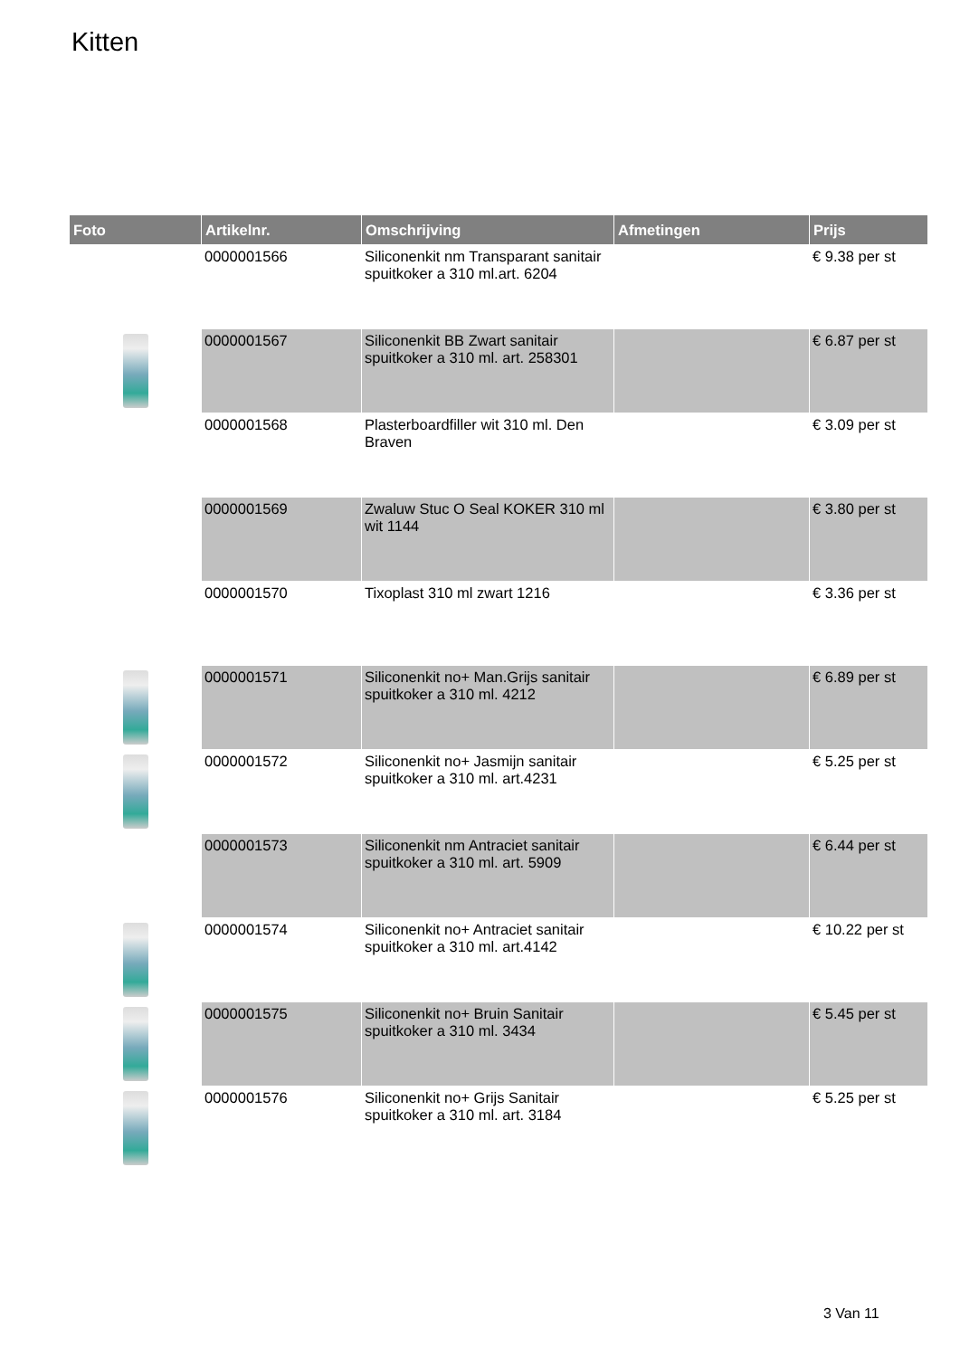Kitten
| Foto | Artikelnr. | Omschrijving | Afmetingen | Prijs |
| --- | --- | --- | --- | --- |
| | 0000001566 | Siliconenkit nm Transparant sanitair spuitkoker a 310 ml.art. 6204 | | € 9.38 per st |
| | 0000001567 | Siliconenkit BB Zwart sanitair spuitkoker a 310 ml. art. 258301 | | € 6.87 per st |
| | 0000001568 | Plasterboardfiller wit 310 ml. Den Braven | | € 3.09 per st |
| | 0000001569 | Zwaluw Stuc O Seal KOKER 310 ml wit 1144 | | € 3.80 per st |
| | 0000001570 | Tixoplast 310 ml zwart 1216 | | € 3.36 per st |
| | 0000001571 | Siliconenkit no+ Man.Grijs sanitair spuitkoker a 310 ml. 4212 | | € 6.89 per st |
| | 0000001572 | Siliconenkit no+ Jasmijn sanitair spuitkoker a 310 ml. art.4231 | | € 5.25 per st |
| | 0000001573 | Siliconenkit nm Antraciet sanitair spuitkoker a 310 ml. art. 5909 | | € 6.44 per st |
| | 0000001574 | Siliconenkit no+ Antraciet sanitair spuitkoker a 310 ml. art.4142 | | € 10.22 per st |
| | 0000001575 | Siliconenkit no+ Bruin Sanitair spuitkoker a 310 ml. 3434 | | € 5.45 per st |
| | 0000001576 | Siliconenkit no+ Grijs Sanitair spuitkoker a 310 ml. art. 3184 | | € 5.25 per st |
3 Van 11